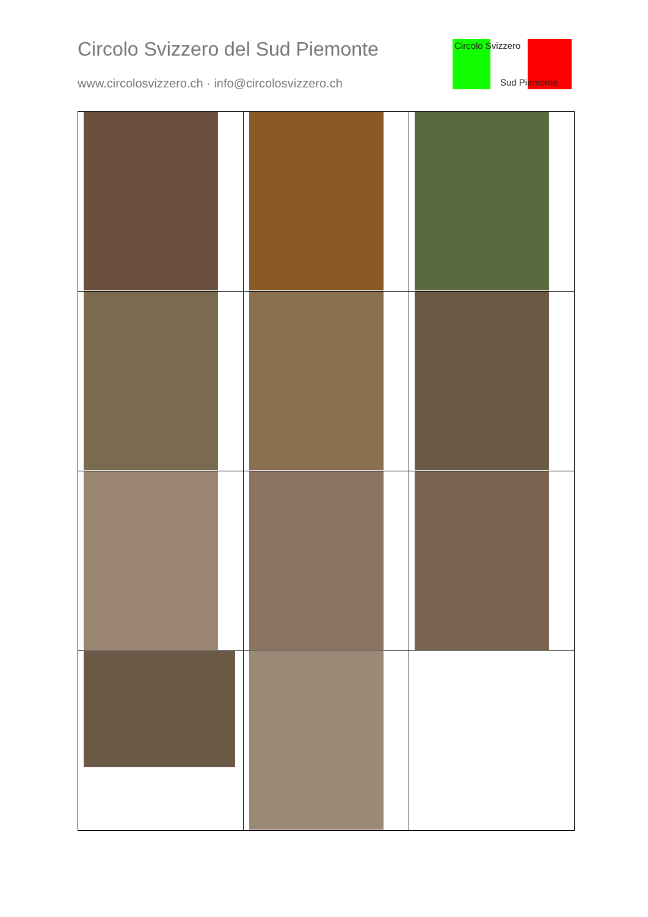Circolo Svizzero del Sud Piemonte
www.circolosvizzero.ch · info@circolosvizzero.ch
Circolo Svizzero
Sud Piemonte